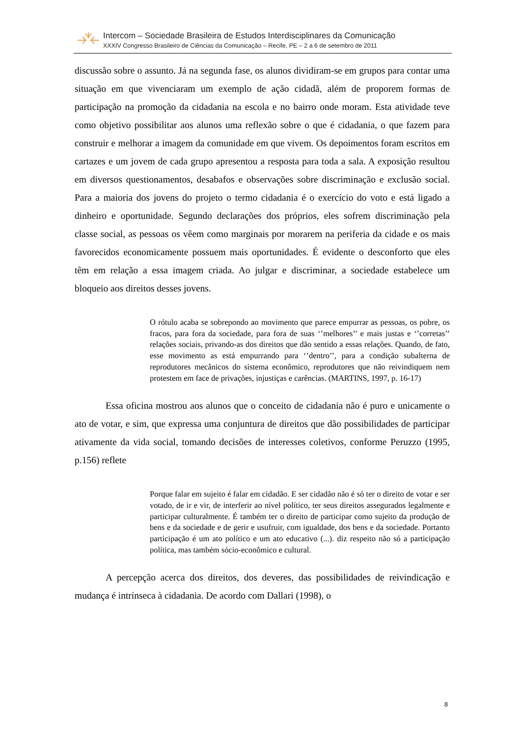Intercom – Sociedade Brasileira de Estudos Interdisciplinares da Comunicação
XXXIV Congresso Brasileiro de Ciências da Comunicação – Recife, PE – 2 a 6 de setembro de 2011
discussão sobre o assunto. Já na segunda fase, os alunos dividiram-se em grupos para contar uma situação em que vivenciaram um exemplo de ação cidadã, além de proporem formas de participação na promoção da cidadania na escola e no bairro onde moram. Esta atividade teve como objetivo possibilitar aos alunos uma reflexão sobre o que é cidadania, o que fazem para construir e melhorar a imagem da comunidade em que vivem. Os depoimentos foram escritos em cartazes e um jovem de cada grupo apresentou a resposta para toda a sala. A exposição resultou em diversos questionamentos, desabafos e observações sobre discriminação e exclusão social. Para a maioria dos jovens do projeto o termo cidadania é o exercício do voto e está ligado a dinheiro e oportunidade. Segundo declarações dos próprios, eles sofrem discriminação pela classe social, as pessoas os vêem como marginais por morarem na periferia da cidade e os mais favorecidos economicamente possuem mais oportunidades. É evidente o desconforto que eles têm em relação a essa imagem criada. Ao julgar e discriminar, a sociedade estabelece um bloqueio aos direitos desses jovens.
O rótulo acaba se sobrepondo ao movimento que parece empurrar as pessoas, os pobre, os fracos, para fora da sociedade, para fora de suas ‘’melhores’’ e mais justas e ‘’corretas’’ relações sociais, privando-as dos direitos que dão sentido a essas relações. Quando, de fato, esse movimento as está empurrando para ‘’dentro’’, para a condição subalterna de reprodutores mecânicos do sistema econômico, reprodutores que não reivindiquem nem protestem em face de privações, injustiças e carências. (MARTINS, 1997, p. 16-17)
Essa oficina mostrou aos alunos que o conceito de cidadania não é puro e unicamente o ato de votar, e sim, que expressa uma conjuntura de direitos que dão possibilidades de participar ativamente da vida social, tomando decisões de interesses coletivos, conforme Peruzzo (1995, p.156) reflete
Porque falar em sujeito é falar em cidadão. E ser cidadão não é só ter o direito de votar e ser votado, de ir e vir, de interferir ao nível político, ter seus direitos assegurados legalmente e participar culturalmente. É também ter o direito de participar como sujeito da produção de bens e da sociedade e de gerir e usufruir, com igualdade, dos bens e da sociedade. Portanto participação é um ato político e um ato educativo (...). diz respeito não só a participação política, mas também sócio-econômico e cultural.
A percepção acerca dos direitos, dos deveres, das possibilidades de reivindicação e mudança é intrínseca à cidadania. De acordo com Dallari (1998), o
8